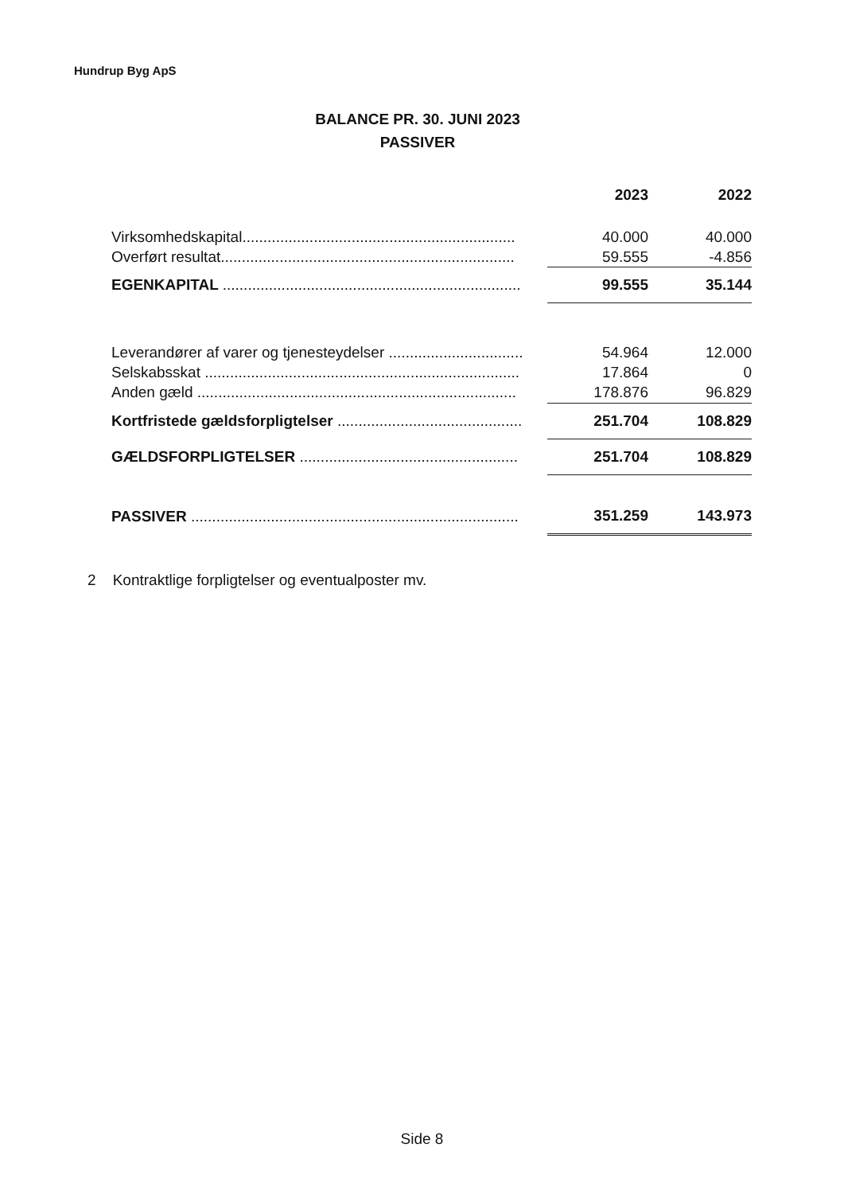Hundrup Byg ApS
BALANCE PR. 30. JUNI 2023
PASSIVER
| | 2023 | 2022 |
| --- | --- | --- |
| Virksomhedskapital................................................................. | 40.000 | 40.000 |
| Overført resultat...................................................................... | 59.555 | -4.856 |
| EGENKAPITAL ....................................................................... | 99.555 | 35.144 |
| Leverandører af varer og tjenesteydelser ................................ | 54.964 | 12.000 |
| Selskabsskat ........................................................................... | 17.864 | 0 |
| Anden gæld ............................................................................ | 178.876 | 96.829 |
| Kortfristede gældsforpligtelser ............................................ | 251.704 | 108.829 |
| GÆLDSFORPLIGTELSER .................................................... | 251.704 | 108.829 |
| PASSIVER .............................................................................. | 351.259 | 143.973 |
2 Kontraktlige forpligtelser og eventualposter mv.
Side 8